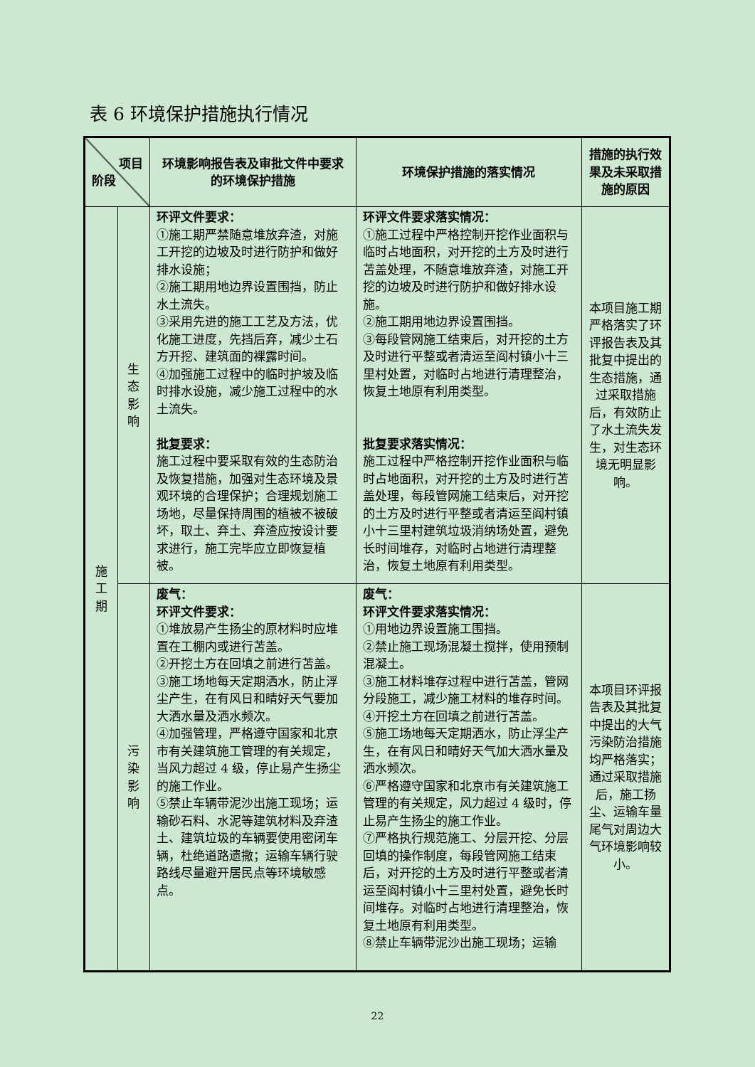表 6 环境保护措施执行情况
| 项目 阶段 | | 环境影响报告表及审批文件中要求的环境保护措施 | 环境保护措施的落实情况 | 措施的执行效果及未采取措施的原因 |
| --- | --- | --- | --- | --- |
| 施 工 期 | 生 态 影 响 | 环评文件要求： ①施工期严禁随意堆放弃渣，对施工开挖的边坡及时进行防护和做好排水设施； ②施工期用地边界设置围挡，防止水土流失。 ③采用先进的施工工艺及方法，优化施工进度，先挡后弃，减少土石方开挖、建筑面的裸露时间。 ④加强施工过程中的临时护坡及临时排水设施，减少施工过程中的水土流失。 批复要求： 施工过程中要采取有效的生态防治及恢复措施，加强对生态环境及景观环境的合理保护；合理规划施工场地，尽量保持周围的植被不被破坏，取土、弃土、弃渣应按设计要求进行，施工完毕应立即恢复植被。 | 环评文件要求落实情况： ①施工过程中严格控制开挖作业面积与临时占地面积，对开挖的土方及时进行苫盖处理，不随意堆放弃渣，对施工开挖的边坡及时进行防护和做好排水设施。 ②施工期用地边界设置围挡。 ③每段管网施工结束后，对开挖的土方及时进行平整或者清运至阎村镇小十三里村处置，对临时占地进行清理整治，恢复土地原有利用类型。 批复要求落实情况： 施工过程中严格控制开挖作业面积与临时占地面积，对开挖的土方及时进行苫盖处理，每段管网施工结束后，对开挖的土方及时进行平整或者清运至阎村镇小十三里村建筑垃圾消纳场处置，避免长时间堆存，对临时占地进行清理整治，恢复土地原有利用类型。 | 本项目施工期严格落实了环评报告表及其批复中提出的生态措施，通过采取措施后，有效防止了水土流失发生，对生态环境无明显影响。 |
| | 污 染 影 响 | 废气： 环评文件要求： ①堆放易产生扬尘的原材料时应堆置在工棚内或进行苫盖。 ②开挖土方在回填之前进行苫盖。 ③施工场地每天定期洒水，防止浮尘产生，在有风日和晴好天气要加大洒水量及洒水频次。 ④加强管理，严格遵守国家和北京市有关建筑施工管理的有关规定，当风力超过 4 级，停止易产生扬尘的施工作业。 ⑤禁止车辆带泥沙出施工现场；运输砂石料、水泥等建筑材料及弃渣土、建筑垃圾的车辆要使用密闭车辆，杜绝道路遗撒；运输车辆行驶路线尽量避开居民点等环境敏感点。 | 废气： 环评文件要求落实情况： ①用地边界设置施工围挡。 ②禁止施工现场混凝土搅拌，使用预制混凝土。 ③施工材料堆存过程中进行苫盖，管网分段施工，减少施工材料的堆存时间。 ④开挖土方在回填之前进行苫盖。 ⑤施工场地每天定期洒水，防止浮尘产生，在有风日和晴好天气加大洒水量及洒水频次。 ⑥严格遵守国家和北京市有关建筑施工管理的有关规定，风力超过 4 级时，停止易产生扬尘的施工作业。 ⑦严格执行规范施工、分层开挖、分层回填的操作制度，每段管网施工结束后，对开挖的土方及时进行平整或者清运至阎村镇小十三里村处置，避免长时间堆存。对临时占地进行清理整治，恢复土地原有利用类型。 ⑧禁止车辆带泥沙出施工现场；运输 | 本项目环评报告表及其批复中提出的大气污染防治措施均严格落实；通过采取措施后，施工扬尘、运输车量尾气对周边大气环境影响较小。 |
22